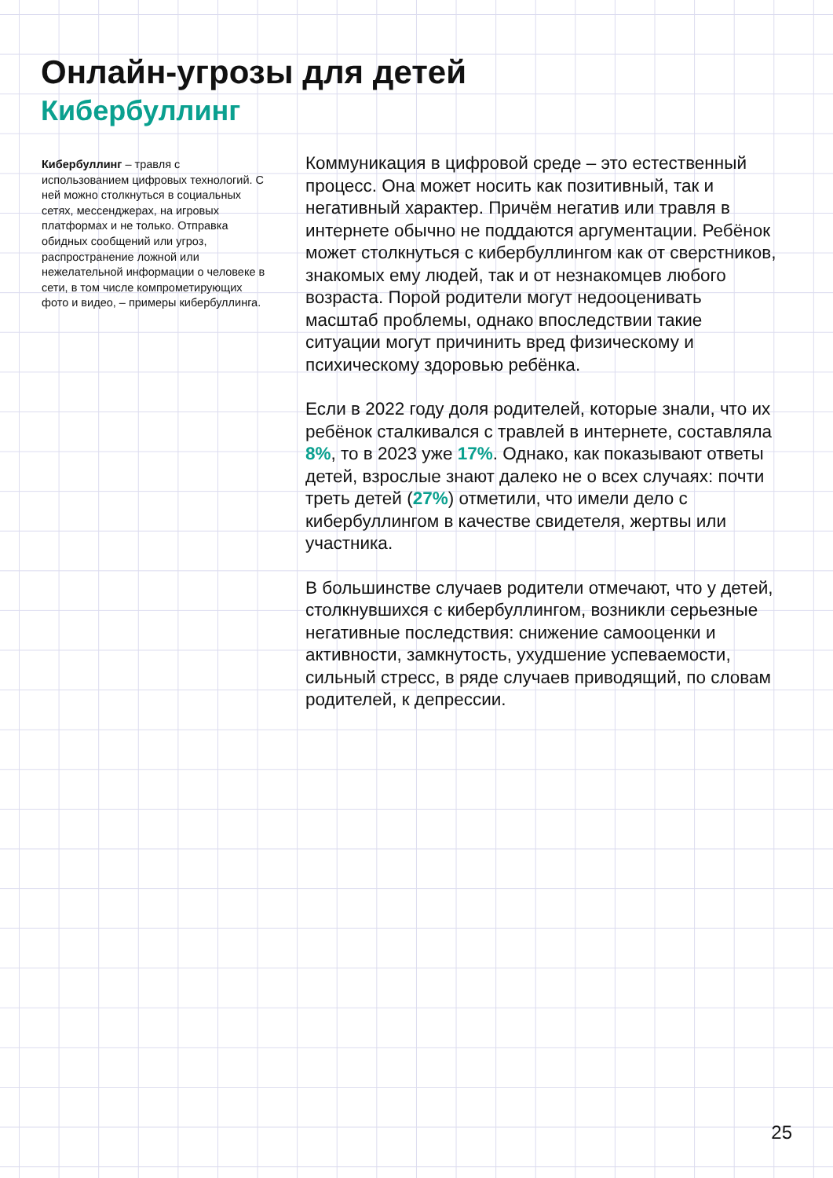Онлайн-угрозы для детей
Кибербуллинг
Кибербуллинг – травля с использованием цифровых технологий. С ней можно столкнуться в социальных сетях, мессенджерах, на игровых платформах и не только. Отправка обидных сообщений или угроз, распространение ложной или нежелательной информации о человеке в сети, в том числе компрометирующих фото и видео, – примеры кибербуллинга.
Коммуникация в цифровой среде – это естественный процесс. Она может носить как позитивный, так и негативный характер. Причём негатив или травля в интернете обычно не поддаются аргументации. Ребёнок может столкнуться с кибербуллингом как от сверстников, знакомых ему людей, так и от незнакомцев любого возраста. Порой родители могут недооценивать масштаб проблемы, однако впоследствии такие ситуации могут причинить вред физическому и психическому здоровью ребёнка.
Если в 2022 году доля родителей, которые знали, что их ребёнок сталкивался с травлей в интернете, составляла 8%, то в 2023 уже 17%. Однако, как показывают ответы детей, взрослые знают далеко не о всех случаях: почти треть детей (27%) отметили, что имели дело с кибербуллингом в качестве свидетеля, жертвы или участника.
В большинстве случаев родители отмечают, что у детей, столкнувшихся с кибербуллингом, возникли серьезные негативные последствия: снижение самооценки и активности, замкнутость, ухудшение успеваемости, сильный стресс, в ряде случаев приводящий, по словам родителей, к депрессии.
25